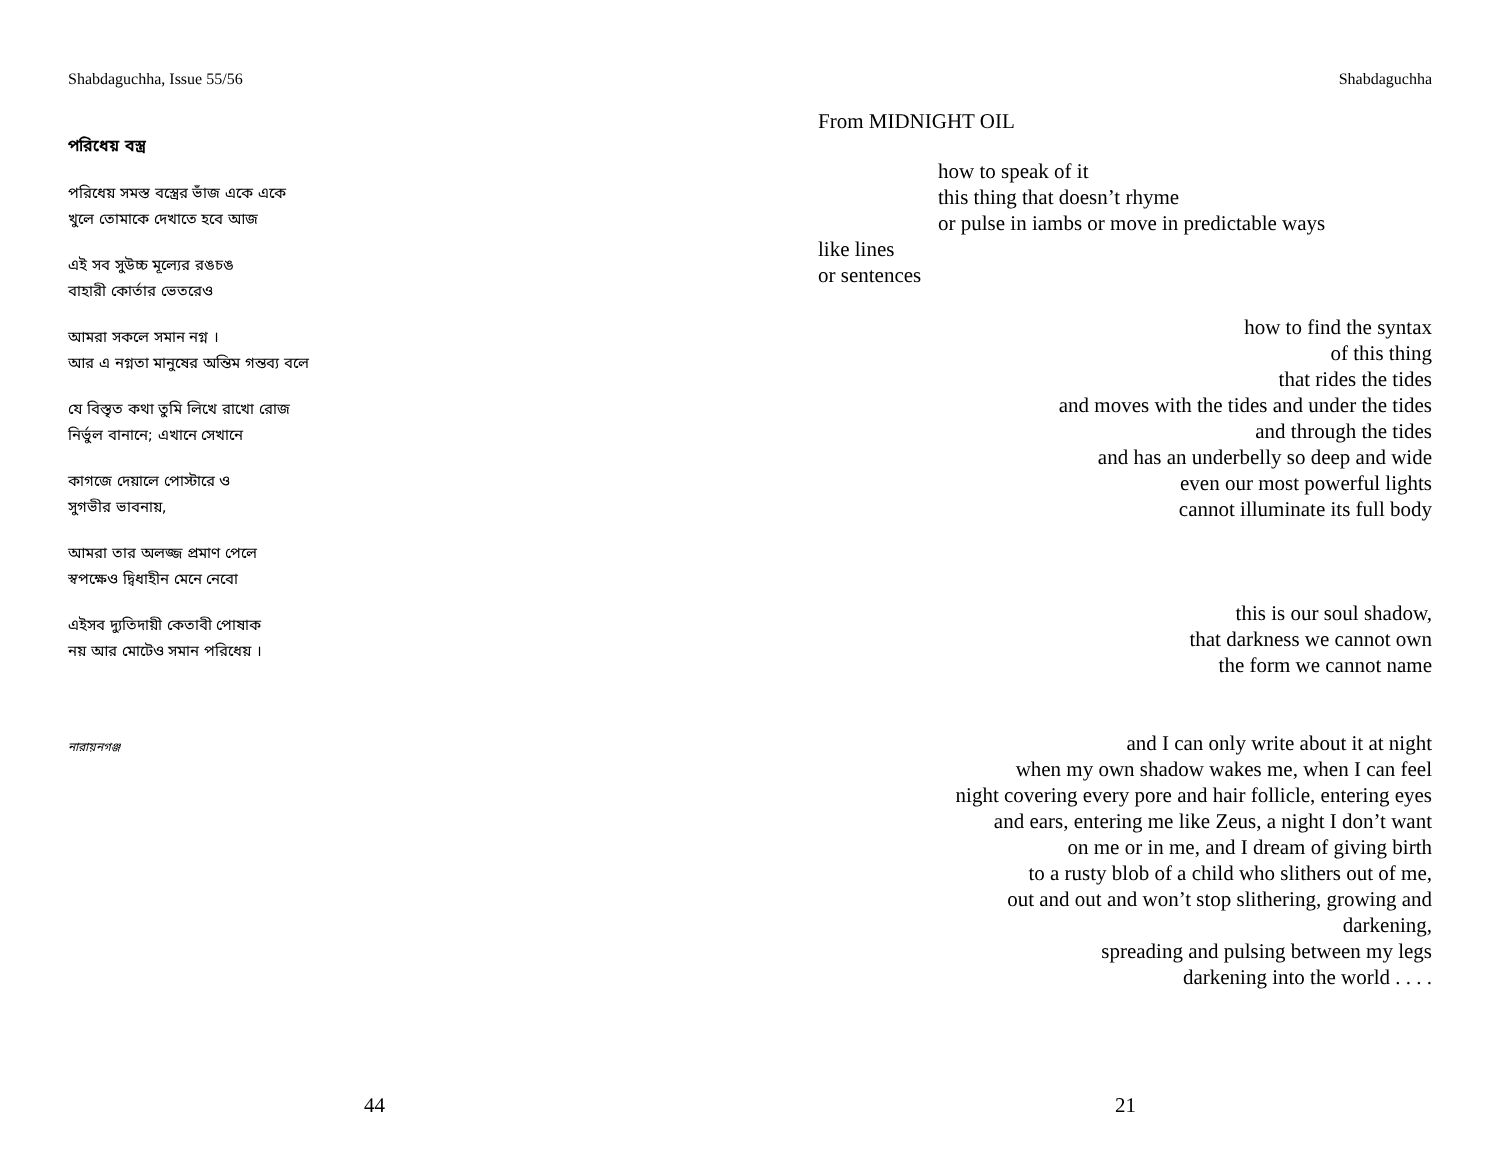Shabdaguchha, Issue 55/56
পরিধেয় বস্ত্র
পরিধেয় সমস্ত বস্ত্রের ভাঁজ একে একে
খুলে তোমাকে দেখাতে হবে আজ
এই সব সুউচ্চ মূল্যের রঙচঙ
বাহারী কোর্তার ভেতরেও
আমরা সকলে সমান নগ্ন ।
আর এ নগ্নতা মানুষের অন্তিম গন্তব্য বলে
যে বিস্তৃত কথা তুমি লিখে রাখো রোজ
নির্ভুল বানানে; এখানে সেখানে
কাগজে দেয়ালে পোস্টারে ও
সুগভীর ভাবনায়,
আমরা তার অলজ্জ প্রমাণ পেলে
স্বপক্ষেও দ্বিধাহীন মেনে নেবো
এইসব দ্যুতিদায়ী কেতাবী পোষাক
নয় আর মোটেও সমান পরিধেয় ।
নারায়নগঞ্জ
44
Shabdaguchha
From MIDNIGHT OIL
how to speak of it
this thing that doesn’t rhyme
or pulse in iambs or move in predictable ways
like lines
or sentences
how to find the syntax
of this thing
that rides the tides
and moves with the tides and under the tides
and through the tides
and has an underbelly so deep and wide
even our most powerful lights
cannot illuminate its full body
this is our soul shadow,
that darkness we cannot own
the form we cannot name
and I can only write about it at night
when my own shadow wakes me, when I can feel
night covering every pore and hair follicle, entering eyes
and ears, entering me like Zeus, a night I don’t want
on me or in me, and I dream of giving birth
to a rusty blob of a child who slithers out of me,
out and out and won’t stop slithering, growing and
darkening,
spreading and pulsing between my legs
darkening into the world . . . .
21